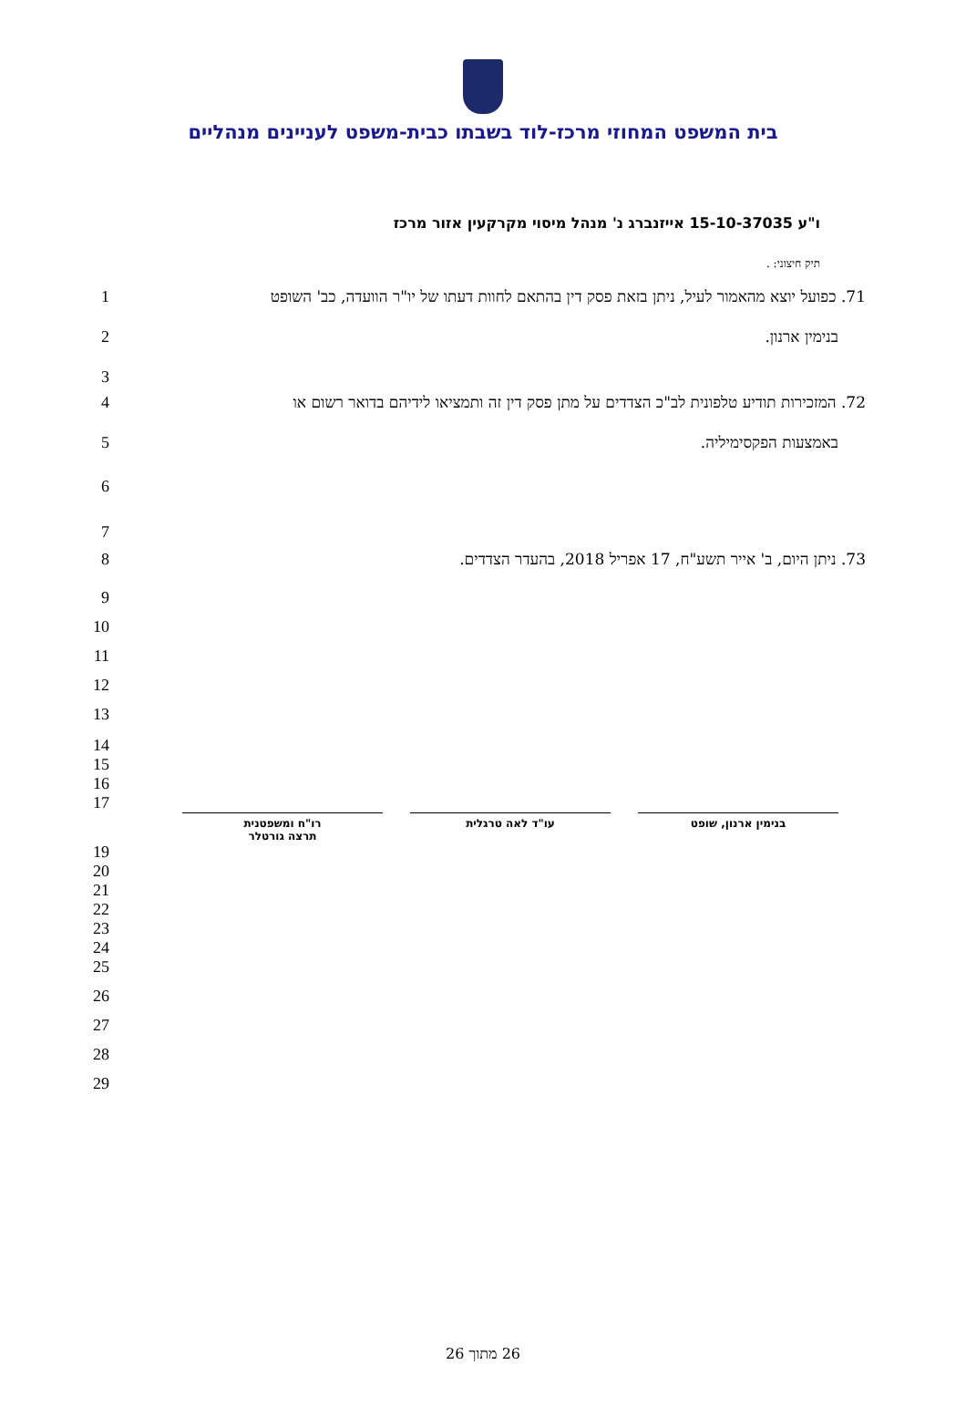בית המשפט המחוזי מרכז-לוד בשבתו כבית-משפט לעניינים מנהליים
ו"ע 15-10-37035 אייזנברג נ' מנהל מיסוי מקרקעין אזור מרכז
תיק חיצוני: .
1 71. כפועל יוצא מהאמור לעיל, ניתן בזאת פסק דין בהתאם לחוות דעתו של יו"ר הוועדה, כב' השופט
2 בנימין ארנון.
3
4 72. המזכירות תודיע טלפונית לב"כ הצדדים על מתן פסק דין זה ותמציאו לידיהם בדואר רשום או
5 באמצעות הפקסימיליה.
6
7
8 73. ניתן היום, ב' אייר תשע"ח, 17 אפריל 2018, בהעדר הצדדים.
9
10
11
12
13
14
15
16
17
בנימין ארנון, שופט עו"ד לאה טרגלית רו"ח ומשפטנית
תרצה גורטלר
19
20
21
22
23
24
25
26
27
28
29
26 מתוך 26